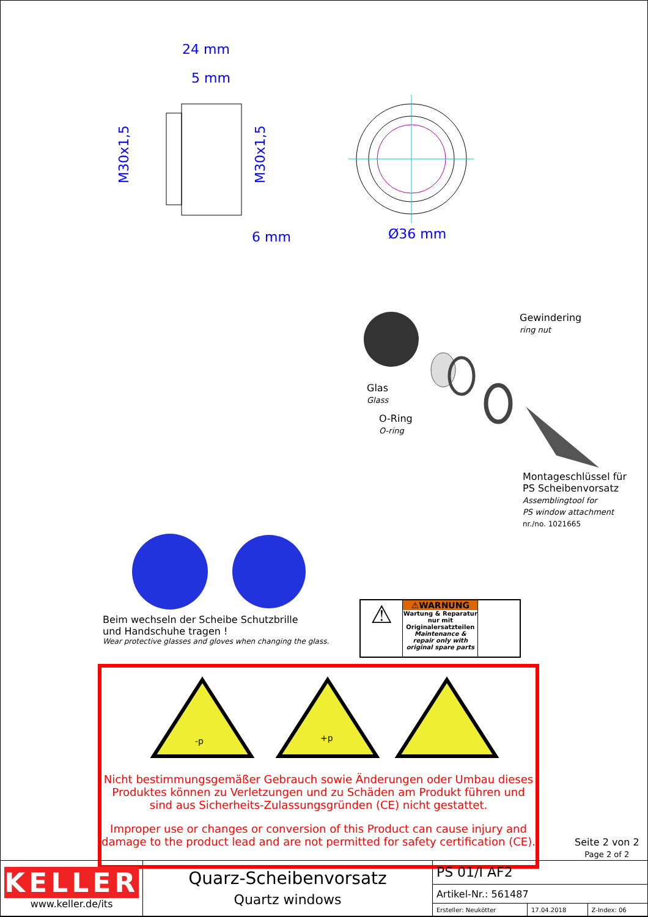24 mm
5 mm
6 mm
Ø36 mm
M30x1,5
M30x1,5
Gewindering
ring nut
Glas
Glass
O-Ring
O-ring
Montageschlüssel für
PS Scheibenvorsatz
Assemblingtool for
PS window attachment
nr./no. 1021665
Beim wechseln der Scheibe Schutzbrille
und Handschuhe tragen !
Wear protective glasses and gloves when changing the glass.
⚠
⚠WARNUNG
Wartung & Reparatur nur mit Originalersatzteilen
Maintenance & repair only with original spare parts
-p
+p
Nicht bestimmungsgemäßer Gebrauch sowie Änderungen oder Umbau dieses Produktes können zu Verletzungen und zu Schäden am Produkt führen und sind aus Sicherheits-Zulassungsgründen (CE) nicht gestattet.
Improper use or changes or conversion of this Product can cause injury and damage to the product lead and are not permitted for safety certification (CE).
Seite 2 von 2
Page 2 of 2
| KELLER www.keller.de/its | Quarz-Scheibenvorsatz Quartz windows | PS 01/I AF2 | | |
| | | Artikel-Nr.: 561487 | | |
| | | Ersteller: Neukötter | 17.04.2018 | Z-Index: 06 |